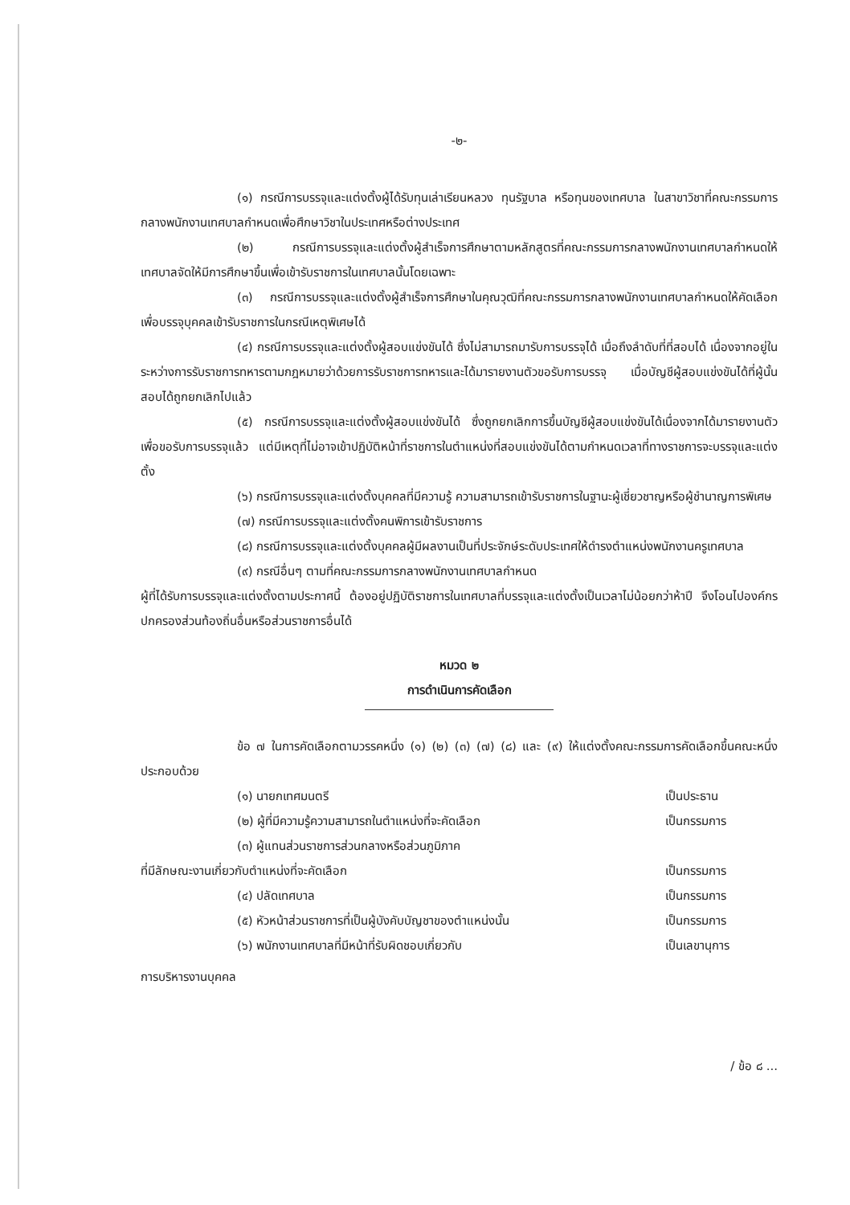-๒-
(๑) กรณีการบรรจุและแต่งตั้งผู้ได้รับทุนเล่าเรียนหลวง ทุนรัฐบาล หรือทุนของเทศบาล ในสาขาวิชาที่คณะกรรมการกลางพนักงานเทศบาลกำหนดเพื่อศึกษาวิชาในประเทศหรือต่างประเทศ
(๒) กรณีการบรรจุและแต่งตั้งผู้สำเร็จการศึกษาตามหลักสูตรที่คณะกรรมการกลางพนักงานเทศบาลกำหนดให้เทศบาลจัดให้มีการศึกษาขึ้นเพื่อเข้ารับราชการในเทศบาลนั้นโดยเฉพาะ
(๓) กรณีการบรรจุและแต่งตั้งผู้สำเร็จการศึกษาในคุณวุฒิที่คณะกรรมการกลางพนักงานเทศบาลกำหนดให้คัดเลือกเพื่อบรรจุบุคคลเข้ารับราชการในกรณีเหตุพิเศษได้
(๔) กรณีการบรรจุและแต่งตั้งผู้สอบแข่งขันได้ ซึ่งไม่สามารถมารับการบรรจุได้ เมื่อถึงลำดับที่ที่สอบได้ เนื่องจากอยู่ในระหว่างการรับราชการทหารตามกฎหมายว่าด้วยการรับราชการทหารและได้มารายงานตัวขอรับการบรรจุ เมื่อบัญชีผู้สอบแข่งขันได้ที่ผู้นั้นสอบได้ถูกยกเลิกไปแล้ว
(๕) กรณีการบรรจุและแต่งตั้งผู้สอบแข่งขันได้ ซึ่งถูกยกเลิกการขึ้นบัญชีผู้สอบแข่งขันได้เนื่องจากได้มารายงานตัวเพื่อขอรับการบรรจุแล้ว แต่มีเหตุที่ไม่อาจเข้าปฏิบัติหน้าที่ราชการในตำแหน่งที่สอบแข่งขันได้ตามกำหนดเวลาที่ทางราชการจะบรรจุและแต่งตั้ง
(๖) กรณีการบรรจุและแต่งตั้งบุคคลที่มีความรู้ ความสามารถเข้ารับราชการในฐานะผู้เชี่ยวชาญหรือผู้ชำนาญการพิเศษ
(๗) กรณีการบรรจุและแต่งตั้งคนพิการเข้ารับราชการ
(๘) กรณีการบรรจุและแต่งตั้งบุคคลผู้มีผลงานเป็นที่ประจักษ์ระดับประเทศให้ดำรงตำแหน่งพนักงานครูเทศบาล
(๙) กรณีอื่นๆ ตามที่คณะกรรมการกลางพนักงานเทศบาลกำหนด
ผู้ที่ได้รับการบรรจุและแต่งตั้งตามประกาศนี้ ต้องอยู่ปฏิบัติราชการในเทศบาลที่บรรจุและแต่งตั้งเป็นเวลาไม่น้อยกว่าห้าปี จึงโอนไปองค์กรปกครองส่วนท้องถิ่นอื่นหรือส่วนราชการอื่นได้
หมวด ๒
การดำเนินการคัดเลือก
ข้อ ๗ ในการคัดเลือกตามวรรคหนึ่ง (๑) (๒) (๓) (๗) (๘) และ (๙) ให้แต่งตั้งคณะกรรมการคัดเลือกขึ้นคณะหนึ่งประกอบด้วย
(๑) นายกเทศมนตรี เป็นประธาน
(๒) ผู้ที่มีความรู้ความสามารถในตำแหน่งที่จะคัดเลือก เป็นกรรมการ
(๓) ผู้แทนส่วนราชการส่วนกลางหรือส่วนภูมิภาค
ที่มีลักษณะงานเกี่ยวกับตำแหน่งที่จะคัดเลือก เป็นกรรมการ
(๔) ปลัดเทศบาล เป็นกรรมการ
(๕) หัวหน้าส่วนราชการที่เป็นผู้บังคับบัญชาของตำแหน่งนั้น เป็นกรรมการ
(๖) พนักงานเทศบาลที่มีหน้าที่รับผิดชอบเกี่ยวกับ เป็นเลขานุการ
การบริหารงานบุคคล
/ ข้อ ๘ ...